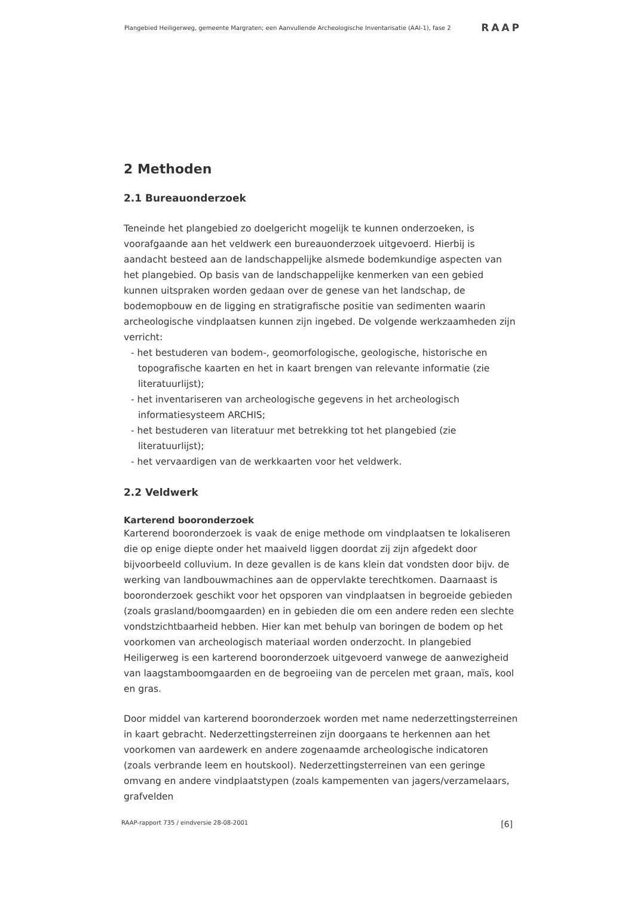Plangebied Heiligerweg, gemeente Margraten; een Aanvullende Archeologische Inventarisatie (AAI-1), fase 2 RAAP
2 Methoden
2.1 Bureauonderzoek
Teneinde het plangebied zo doelgericht mogelijk te kunnen onderzoeken, is voorafgaande aan het veldwerk een bureauonderzoek uitgevoerd. Hierbij is aandacht besteed aan de landschappelijke alsmede bodemkundige aspecten van het plangebied. Op basis van de landschappelijke kenmerken van een gebied kunnen uitspraken worden gedaan over de genese van het landschap, de bodemopbouw en de ligging en stratigrafische positie van sedimenten waarin archeologische vindplaatsen kunnen zijn ingebed. De volgende werkzaamheden zijn verricht:
- het bestuderen van bodem-, geomorfologische, geologische, historische en topografische kaarten en het in kaart brengen van relevante informatie (zie literatuurlijst);
- het inventariseren van archeologische gegevens in het archeologisch informatiesysteem ARCHIS;
- het bestuderen van literatuur met betrekking tot het plangebied (zie literatuurlijst);
- het vervaardigen van de werkkaarten voor het veldwerk.
2.2 Veldwerk
Karterend booronderzoek
Karterend booronderzoek is vaak de enige methode om vindplaatsen te lokaliseren die op enige diepte onder het maaiveld liggen doordat zij zijn afgedekt door bijvoorbeeld colluvium. In deze gevallen is de kans klein dat vondsten door bijv. de werking van landbouwmachines aan de oppervlakte terechtkomen. Daarnaast is booronderzoek geschikt voor het opsporen van vindplaatsen in begroeide gebieden (zoals grasland/boomgaarden) en in gebieden die om een andere reden een slechte vondstzichtbaarheid hebben. Hier kan met behulp van boringen de bodem op het voorkomen van archeologisch materiaal worden onderzocht. In plangebied Heiligerweg is een karterend booronderzoek uitgevoerd vanwege de aanwezigheid van laagstamboomgaarden en de begroeiing van de percelen met graan, maïs, kool en gras.
Door middel van karterend booronderzoek worden met name nederzettingsterreinen in kaart gebracht. Nederzettingsterreinen zijn doorgaans te herkennen aan het voorkomen van aardewerk en andere zogenaamde archeologische indicatoren (zoals verbrande leem en houtskool). Nederzettingsterreinen van een geringe omvang en andere vindplaatstypen (zoals kampementen van jagers/verzamelaars, grafvelden
RAAP-rapport 735 / eindversie 28-08-2001 [6]